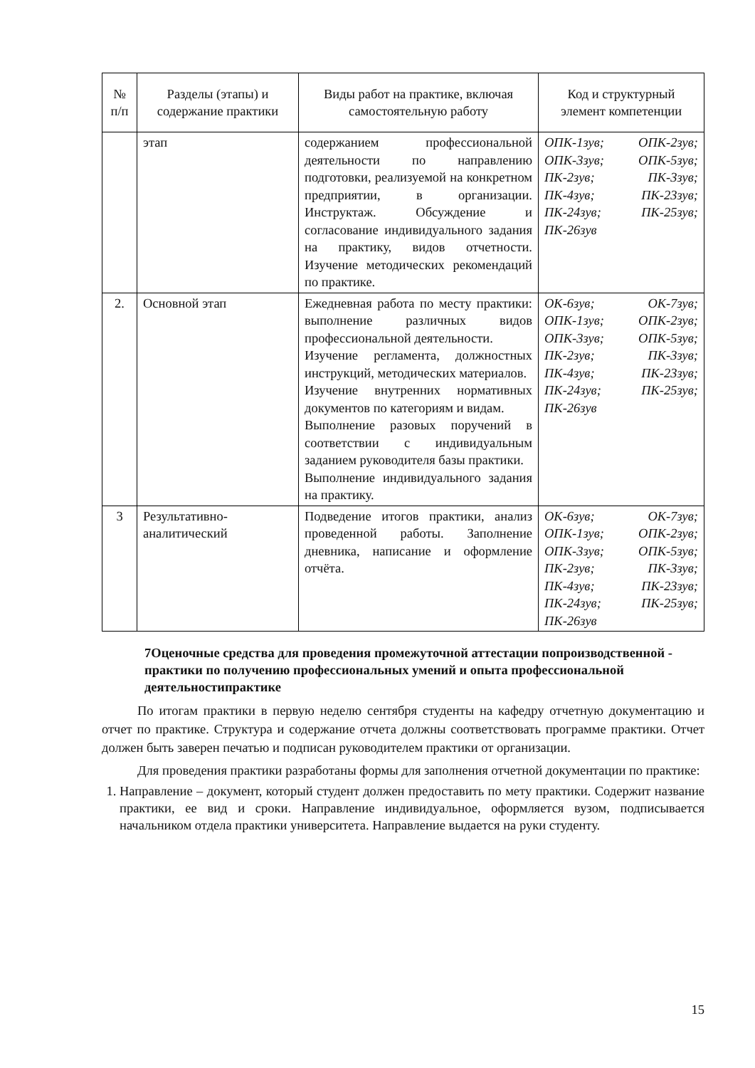| № п/п | Разделы (этапы) и содержание практики | Виды работ на практике, включая самостоятельную работу | Код и структурный элемент компетенции |
| --- | --- | --- | --- |
| | этап | содержанием профессиональной деятельности по направлению подготовки, реализуемой на конкретном предприятии, в организации. Инструктаж. Обсуждение и согласование индивидуального задания на практику, видов отчетности. Изучение методических рекомендаций по практике. | ОПК-1зув; ОПК-2зув; ОПК-3зув; ОПК-5зув; ПК-2зув; ПК-3зув; ПК-4зув; ПК-23зув; ПК-24зув; ПК-25зув; ПК-26зув |
| 2. | Основной этап | Ежедневная работа по месту практики: выполнение различных видов профессиональной деятельности. Изучение регламента, должностных инструкций, методических материалов. Изучение внутренних нормативных документов по категориям и видам. Выполнение разовых поручений в соответствии с индивидуальным заданием руководителя базы практики. Выполнение индивидуального задания на практику. | ОК-6зув; ОК-7зув; ОПК-1зув; ОПК-2зув; ОПК-3зув; ОПК-5зув; ПК-2зув; ПК-3зув; ПК-4зув; ПК-23зув; ПК-24зув; ПК-25зув; ПК-26зув |
| 3 | Результативно-аналитический | Подведение итогов практики, анализ проведенной работы. Заполнение дневника, написание и оформление отчёта. | ОК-6зув; ОК-7зув; ОПК-1зув; ОПК-2зув; ОПК-3зув; ОПК-5зув; ПК-2зув; ПК-3зув; ПК-4зув; ПК-23зув; ПК-24зув; ПК-25зув; ПК-26зув |
7Оценочные средства для проведения промежуточной аттестации попроизводственной - практики по получению профессиональных умений и опыта профессиональной деятельностипрактике
По итогам практики в первую неделю сентября студенты на кафедру отчетную документацию и отчет по практике. Структура и содержание отчета должны соответствовать программе практики. Отчет должен быть заверен печатью и подписан руководителем практики от организации.
Для проведения практики разработаны формы для заполнения отчетной документации по практике:
1. Направление – документ, который студент должен предоставить по мету практики. Содержит название практики, ее вид и сроки. Направление индивидуальное, оформляется вузом, подписывается начальником отдела практики университета. Направление выдается на руки студенту.
15